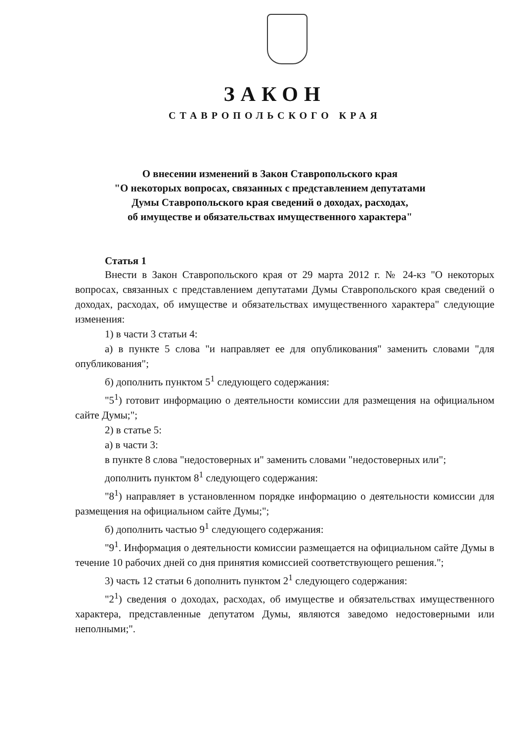ЗАКОН
СТАВРОПОЛЬСКОГО КРАЯ
О внесении изменений в Закон Ставропольского края
"О некоторых вопросах, связанных с представлением депутатами
Думы Ставропольского края сведений о доходах, расходах,
об имуществе и обязательствах имущественного характера"
Статья 1
Внести в Закон Ставропольского края от 29 марта 2012 г. № 24-кз "О некоторых вопросах, связанных с представлением депутатами Думы Ставропольского края сведений о доходах, расходах, об имуществе и обязательствах имущественного характера" следующие изменения:
1) в части 3 статьи 4:
а) в пункте 5 слова "и направляет ее для опубликования" заменить словами "для опубликования";
б) дополнить пунктом 5<sup>1</sup> следующего содержания:
"5<sup>1</sup>) готовит информацию о деятельности комиссии для размещения на официальном сайте Думы;";
2) в статье 5:
а) в части 3:
в пункте 8 слова "недостоверных и" заменить словами "недостоверных или";
дополнить пунктом 8<sup>1</sup> следующего содержания:
"8<sup>1</sup>) направляет в установленном порядке информацию о деятельности комиссии для размещения на официальном сайте Думы;";
б) дополнить частью 9<sup>1</sup> следующего содержания:
"9<sup>1</sup>. Информация о деятельности комиссии размещается на официальном сайте Думы в течение 10 рабочих дней со дня принятия комиссией соответствующего решения.";
3) часть 12 статьи 6 дополнить пунктом 2<sup>1</sup> следующего содержания:
"2<sup>1</sup>) сведения о доходах, расходах, об имуществе и обязательствах имущественного характера, представленные депутатом Думы, являются заведомо недостоверными или неполными;".